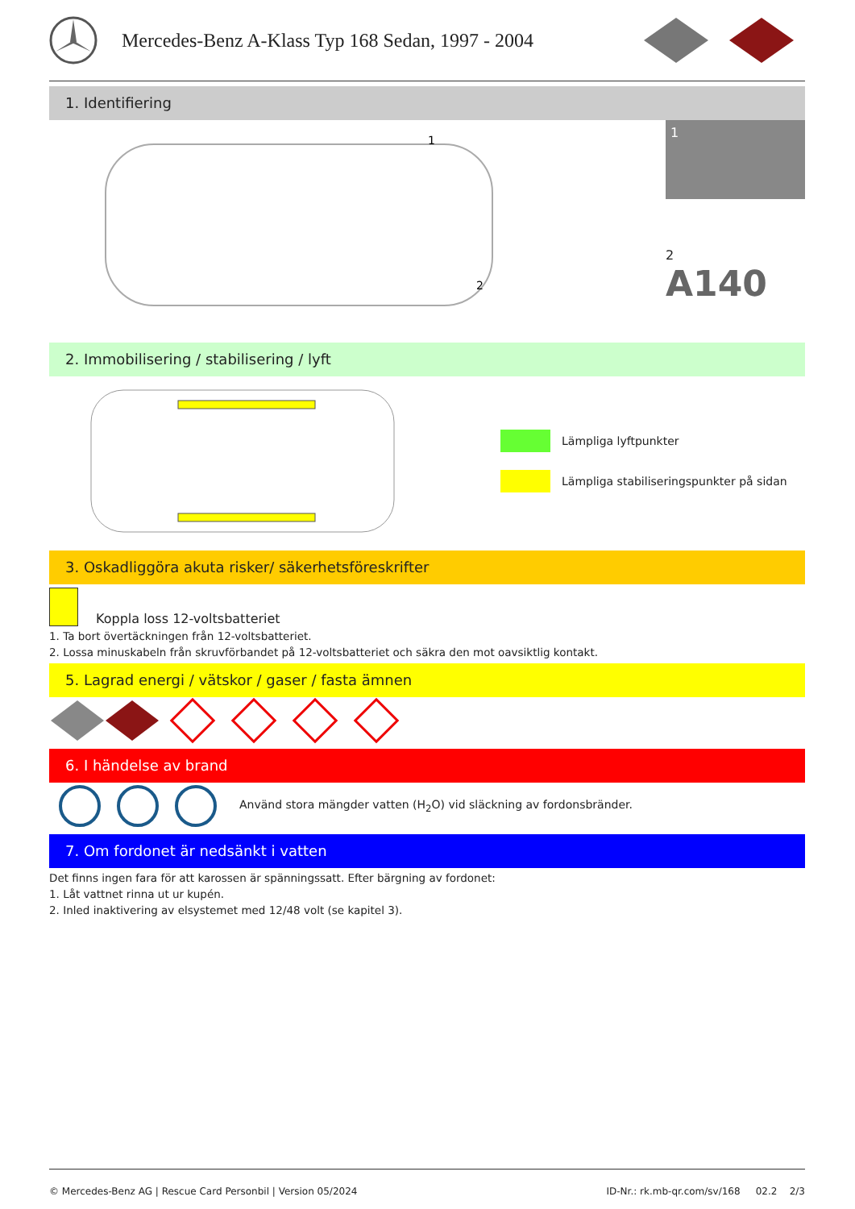Mercedes-Benz A-Klass Typ 168 Sedan, 1997 - 2004
1. Identifiering
1
2
1
2
A140
2. Immobilisering / stabilisering / lyft
Lämpliga lyftpunkter
Lämpliga stabiliseringspunkter på sidan
3. Oskadliggöra akuta risker/ säkerhetsföreskrifter
Koppla loss 12-voltsbatteriet
1. Ta bort övertäckningen från 12-voltsbatteriet.
2. Lossa minuskabeln från skruvförbandet på 12-voltsbatteriet och säkra den mot oavsiktlig kontakt.
5. Lagrad energi / vätskor / gaser / fasta ämnen
6. I händelse av brand
Använd stora mängder vatten (H<sub>2</sub>O) vid släckning av fordonsbränder.
7. Om fordonet är nedsänkt i vatten
Det finns ingen fara för att karossen är spänningssatt. Efter bärgning av fordonet:
1. Låt vattnet rinna ut ur kupén.
2. Inled inaktivering av elsystemet med 12/48 volt (se kapitel 3).
© Mercedes-Benz AG | Rescue Card Personbil | Version 05/2024 ID-Nr.: rk.mb-qr.com/sv/168 02.2 2/3